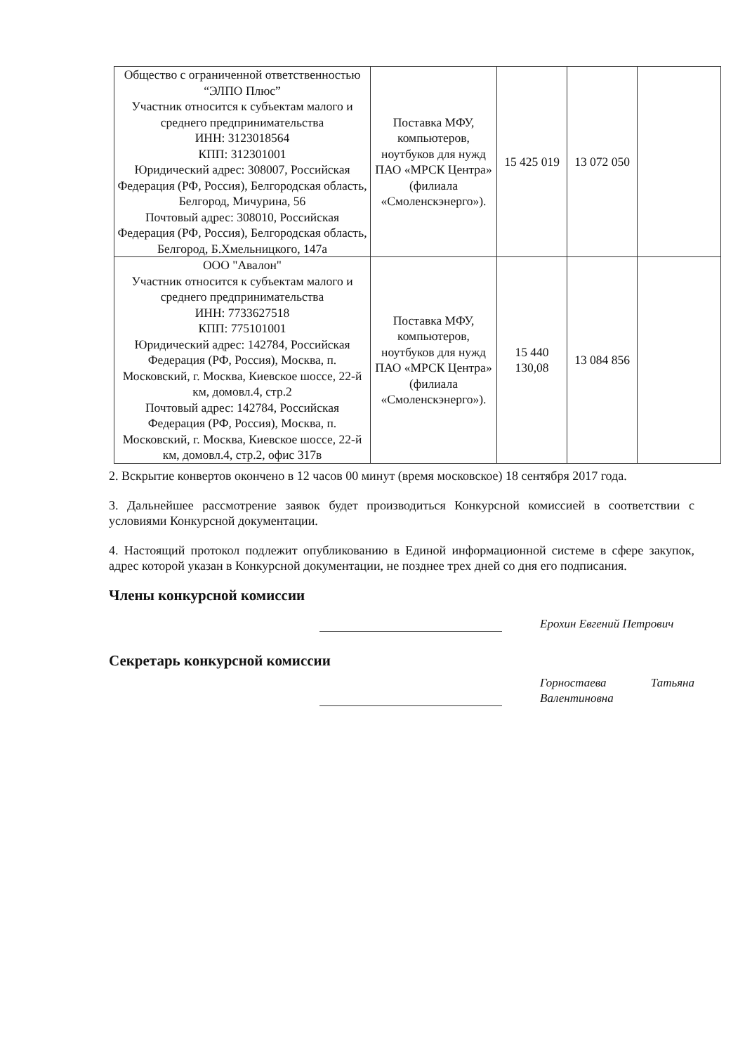| Общество с ограниченной ответственностью “ЭЛПО Плюс” Участник относится к субъектам малого и среднего предпринимательства ИНН: 3123018564 КПП: 312301001 Юридический адрес: 308007, Российская Федерация (РФ, Россия), Белгородская область, Белгород, Мичурина, 56 Почтовый адрес: 308010, Российская Федерация (РФ, Россия), Белгородская область, Белгород, Б.Хмельницкого, 147а | Поставка МФУ, компьютеров, ноутбуков для нужд ПАО «МРСК Центра» (филиала «Смоленскэнерго»). | 15 425 019 | 13 072 050 | |
| ООО "Авалон" Участник относится к субъектам малого и среднего предпринимательства ИНН: 7733627518 КПП: 775101001 Юридический адрес: 142784, Российская Федерация (РФ, Россия), Москва, п. Московский, г. Москва, Киевское шоссе, 22-й км, домовл.4, стр.2 Почтовый адрес: 142784, Российская Федерация (РФ, Россия), Москва, п. Московский, г. Москва, Киевское шоссе, 22-й км, домовл.4, стр.2, офис 317в | Поставка МФУ, компьютеров, ноутбуков для нужд ПАО «МРСК Центра» (филиала «Смоленскэнерго»). | 15 440 130,08 | 13 084 856 | |
2. Вскрытие конвертов окончено в 12 часов 00 минут (время московское) 18 сентября 2017 года.
3. Дальнейшее рассмотрение заявок будет производиться Конкурсной комиссией в соответствии с условиями Конкурсной документации.
4. Настоящий протокол подлежит опубликованию в Единой информационной системе в сфере закупок, адрес которой указан в Конкурсной документации, не позднее трех дней со дня его подписания.
Члены конкурсной комиссии
Ерохин Евгений Петрович
Секретарь конкурсной комиссии
Горностаева Татьяна Валентиновна